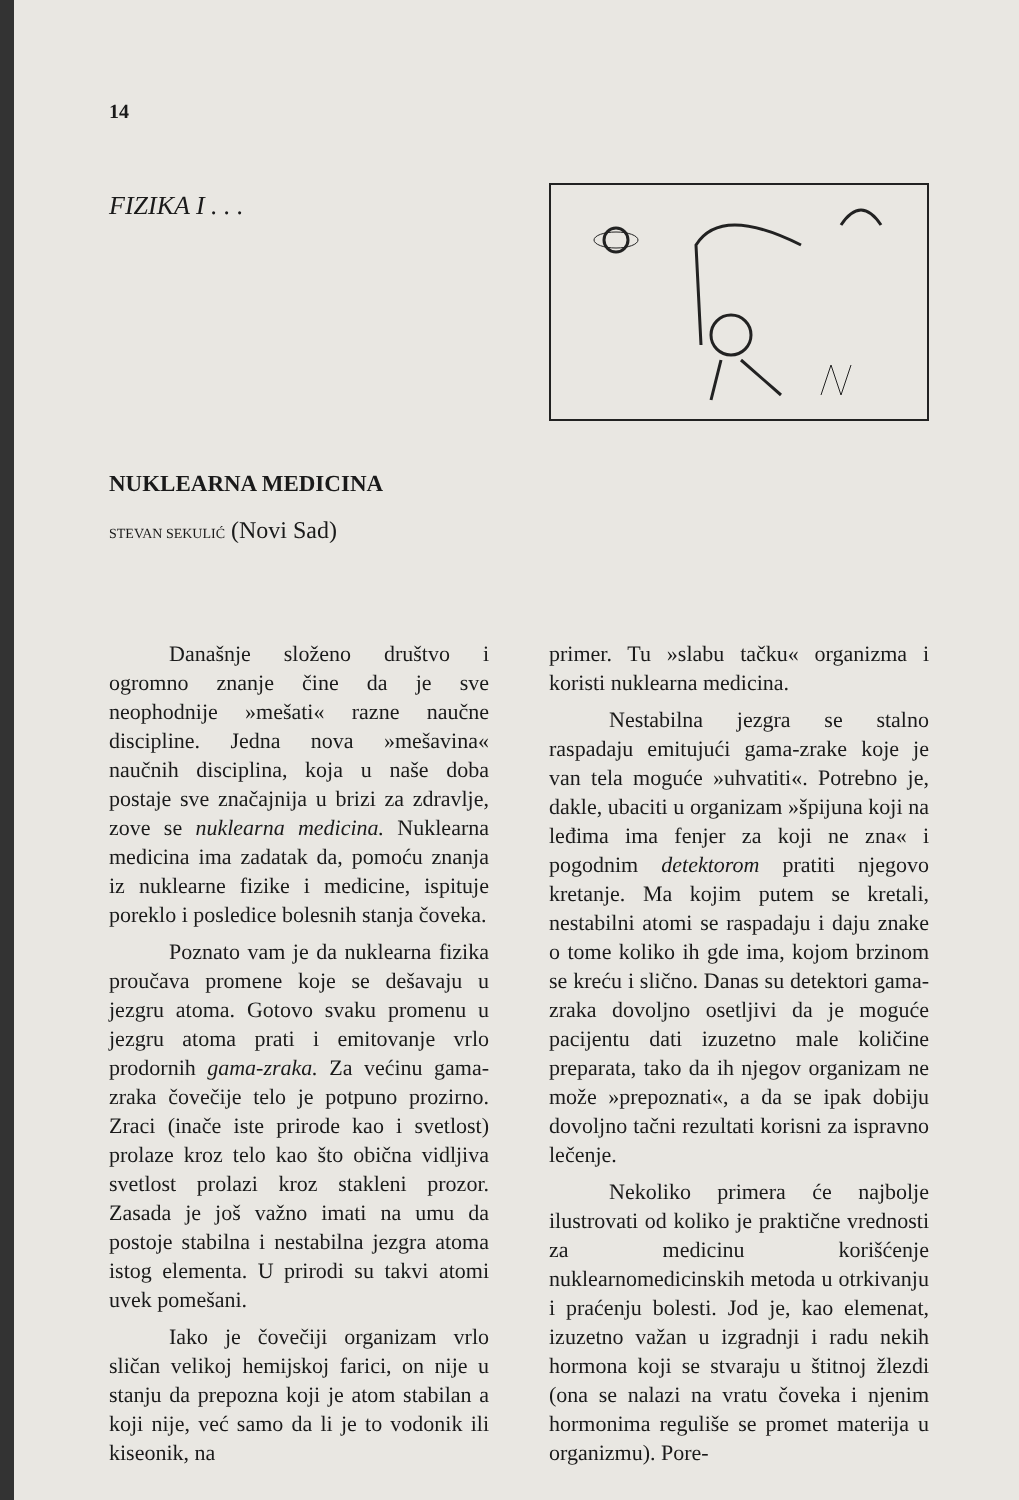14
FIZIKA I . . .
NUKLEARNA MEDICINA
STEVAN SEKULIĆ (Novi Sad)
Današnje složeno društvo i ogromno znanje čine da je sve neophodnije »mešati« razne naučne discipline. Jedna nova »mešavina« naučnih disciplina, koja u naše doba postaje sve značajnija u brizi za zdravlje, zove se nuklearna medicina. Nuklearna medicina ima zadatak da, pomoću znanja iz nuklearne fizike i medicine, ispituje poreklo i posledice bolesnih stanja čoveka.
Poznato vam je da nuklearna fizika proučava promene koje se dešavaju u jezgru atoma. Gotovo svaku promenu u jezgru atoma prati i emitovanje vrlo prodornih gama-zraka. Za većinu gama-zraka čovečije telo je potpuno prozirno. Zraci (inače iste prirode kao i svetlost) prolaze kroz telo kao što obična vidljiva svetlost prolazi kroz stakleni prozor. Zasada je još važno imati na umu da postoje stabilna i nestabilna jezgra atoma istog elementa. U prirodi su takvi atomi uvek pomešani.
Iako je čovečiji organizam vrlo sličan velikoj hemijskoj farici, on nije u stanju da prepozna koji je atom stabilan a koji nije, već samo da li je to vodonik ili kiseonik, na
primer. Tu »slabu tačku« organizma i koristi nuklearna medicina.
Nestabilna jezgra se stalno raspadaju emitujući gama-zrake koje je van tela moguće »uhvatiti«. Potrebno je, dakle, ubaciti u organizam »špijuna koji na leđima ima fenjer za koji ne zna« i pogodnim detektorom pratiti njegovo kretanje. Ma kojim putem se kretali, nestabilni atomi se raspadaju i daju znake o tome koliko ih gde ima, kojom brzinom se kreću i slično. Danas su detektori gama-zraka dovoljno osetljivi da je moguće pacijentu dati izuzetno male količine preparata, tako da ih njegov organizam ne može »prepoznati«, a da se ipak dobiju dovoljno tačni rezultati korisni za ispravno lečenje.
Nekoliko primera će najbolje ilustrovati od koliko je praktične vrednosti za medicinu korišćenje nuklearnomedicinskih metoda u otrkivanju i praćenju bolesti. Jod je, kao elemenat, izuzetno važan u izgradnji i radu nekih hormona koji se stvaraju u štitnoj žlezdi (ona se nalazi na vratu čoveka i njenim hormonima reguliše se promet materija u organizmu). Pore-